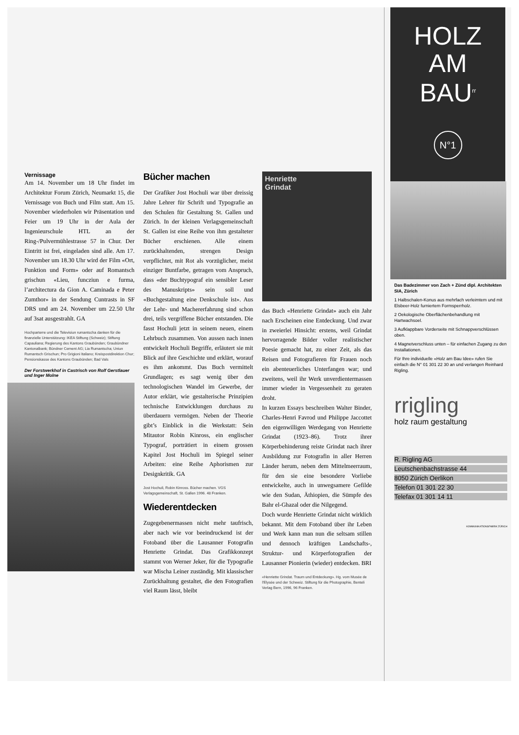Vernissage
Am 14. November um 18 Uhr findet im Architektur Forum Zürich, Neumarkt 15, die Vernissage von Buch und Film statt. Am 15. November wiederholen wir Präsentation und Feier um 19 Uhr in der Aula der Ingenieurschule HTL an der Ring-/Pulvermühlestrasse 57 in Chur. Der Eintritt ist frei, eingeladen sind alle. Am 17. November um 18.30 Uhr wird der Film «Ort, Funktion und Form» oder auf Romantsch grischun «Lieu, funcziun e furma, l’architectura da Gion A. Caminada e Peter Zumthor» in der Sendung Cuntrasts in SF DRS und am 24. November um 22.50 Uhr auf 3sat ausgestrahlt. GA
Hochparterre und die Televisiun rumantscha danken für die finanzielle Unterstützung: IKEA Stiftung (Schweiz); Stiftung Capauliana; Regierung des Kantons Graubünden; Graubündner Kantonalbank; Bündner Cement AG; Lia Rumantscha; Uniun Rumantsch Grischun; Pro Grigioni Italiano; Kreispostdirektion Chur; Pensionskasse des Kantons Graubünden; Bad Vals
Der Forstwerkhof in Castrisch von Rolf Gerstlauer und Inger Molne
Bücher machen
Der Grafiker Jost Hochuli war über dreissig Jahre Lehrer für Schrift und Typografie an den Schulen für Gestaltung St. Gallen und Zürich. In der kleinen Verlagsgemeinschaft St. Gallen ist eine Reihe von ihm gestalteter Bücher erschienen. Alle einem zurückhaltenden, strengen Design verpflichtet, mit Rot als vorzüglicher, meist einziger Buntfarbe, getragen vom Anspruch, dass «der Buchtypograf ein sensibler Leser des Manuskripts» sein soll und «Buchgestaltung eine Denkschule ist». Aus der Lehr- und Machererfahrung sind schon drei, teils vergriffene Bücher entstanden. Die fasst Hochuli jetzt in seinem neuen, einem Lehrbuch zusammen. Von aussen nach innen entwickelt Hochuli Begriffe, erläutert sie mit Blick auf ihre Geschichte und erklärt, worauf es ihm ankommt. Das Buch vermittelt Grundlagen; es sagt wenig über den technologischen Wandel im Gewerbe, der Autor erklärt, wie gestalterische Prinzipien technische Entwicklungen durchaus zu überdauern vermögen. Neben der Theorie gibt’s Einblick in die Werkstatt: Sein Mitautor Robin Kinross, ein englischer Typograf, porträtiert in einem grossen Kapitel Jost Hochuli im Spiegel seiner Arbeiten: eine Reihe Aphorismen zur Designkritik. GA
Jost Hochuli, Robin Kinross. Bücher machen. VGS Verlagsgemeinschaft, St. Gallen 1996. 48 Franken.
Wiederentdecken
Zugegebenermassen nicht mehr taufrisch, aber nach wie vor beeindruckend ist der Fotoband über die Lausanner Fotografin Henriette Grindat. Das Grafikkonzept stammt von Werner Jeker, für die Typografie war Mischa Leiner zuständig. Mit klassischer Zurückhaltung gestaltet, die den Fotografien viel Raum lässt, bleibt
Henriette
Grindat
das Buch «Henriette Grindat» auch ein Jahr nach Erscheinen eine Entdeckung. Und zwar in zweierlei Hinsicht: erstens, weil Grindat hervorragende Bilder voller realistischer Poesie gemacht hat, zu einer Zeit, als das Reisen und Fotografieren für Frauen noch ein abenteuerliches Unterfangen war; und zweitens, weil ihr Werk unverdientermassen immer wieder in Vergessenheit zu geraten droht.
In kurzen Essays beschreiben Walter Binder, Charles-Henri Favrod und Philippe Jaccottet den eigenwilligen Werdegang von Henriette Grindat (1923–86). Trotz ihrer Körperbehinderung reiste Grindat nach ihrer Ausbildung zur Fotografin in aller Herren Länder herum, neben dem Mittelmeerraum, für den sie eine besondere Vorliebe entwickelte, auch in unwegsamere Gefilde wie den Sudan, Äthiopien, die Sümpfe des Bahr el-Ghazal oder die Nilgegend.
Doch wurde Henriette Grindat nicht wirklich bekannt. Mit dem Fotoband über ihr Leben und Werk kann man nun die seltsam stillen und dennoch kräftigen Landschafts-, Struktur- und Körperfotografien der Lausanner Pionierin (wieder) entdecken. BRI
«Henriette Grindat. Traum und Entdeckung». Hg. vom Musée de l’Elysée und der Schweiz. Stiftung für die Photographie, Benteli Verlag Bern, 1996, 96 Franken.
HOLZ
AM
BAU<sup>rr</sup>
N°1
Das Badezimmer von Zach + Zünd dipl. Architekten SIA, Zürich
1 Halbschalen-Konus aus mehrfach verleimtem und mit Elsbeer-Holz furniertem Formsperrholz.
2 Oekologische Oberflächenbehandlung mit Hartwachsoel.
3 Aufklappbare Vorderseite mit Schnappverschlüssen oben.
4 Magnetverschluss unten – für einfachen Zugang zu den Installationen.
Für Ihre individuelle «Holz am Bau Idee» rufen Sie einfach die N° 01 301 22 30 an und verlangen Reinhard Rigling.
rrigling
holz raum gestaltung
R. Rigling AG
Leutschenbachstrasse 44
8050 Zürich Oerlikon
Telefon 01 301 22 30
Telefax 01 301 14 11
KOMMUNIKATIONSFABRIK ZÜRICH